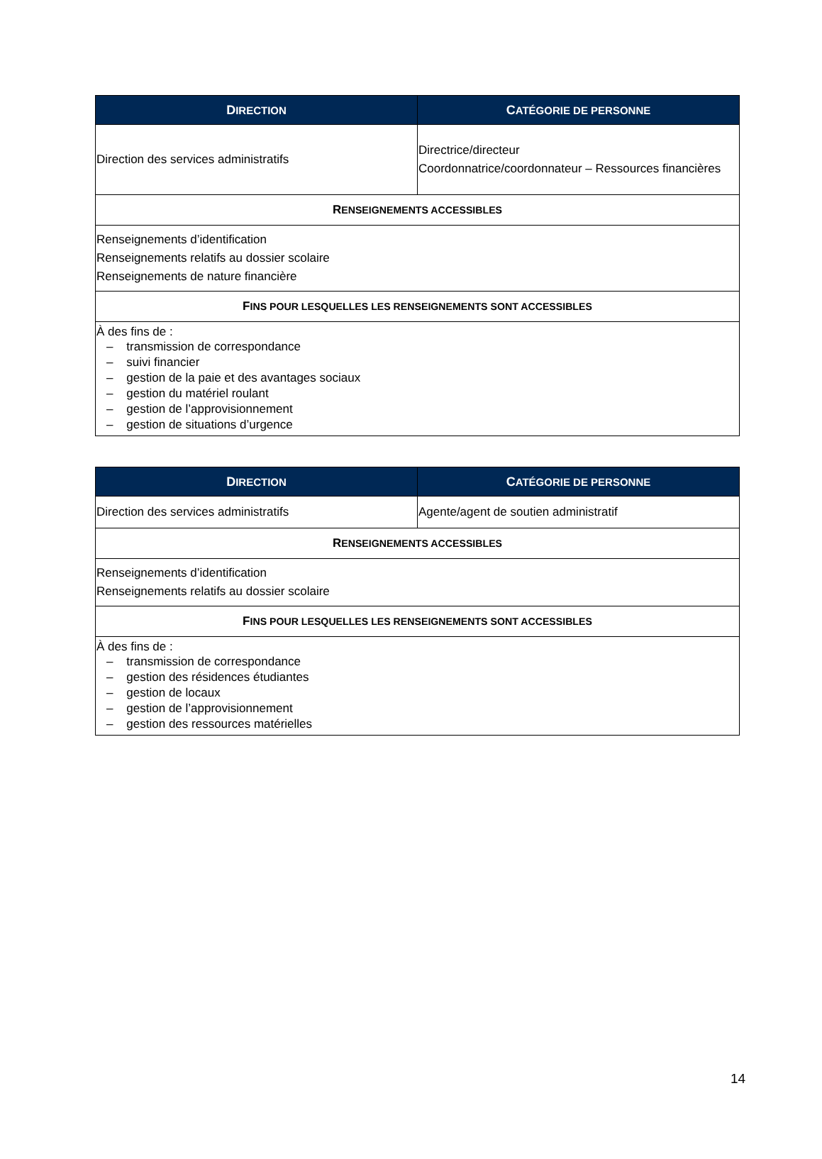| D IRECTION | C ATÉGORIE DE PERSONNE |
| --- | --- |
| Direction des services administratifs | Directrice/directeur Coordonnatrice/coordonnateur – Ressources financières |
| R ENSEIGNEMENTS ACCESSIBLES | |
| Renseignements d’identification Renseignements relatifs au dossier scolaire Renseignements de nature financière | |
| F INS POUR LESQUELLES LES RENSEIGNEMENTS SONT ACCESSIBLES | |
| À des fins de : – transmission de correspondance – suivi financier – gestion de la paie et des avantages sociaux – gestion du matériel roulant – gestion de l’approvisionnement – gestion de situations d’urgence | |
| D IRECTION | C ATÉGORIE DE PERSONNE |
| --- | --- |
| Direction des services administratifs | Agente/agent de soutien administratif |
| R ENSEIGNEMENTS ACCESSIBLES | |
| Renseignements d’identification Renseignements relatifs au dossier scolaire | |
| F INS POUR LESQUELLES LES RENSEIGNEMENTS SONT ACCESSIBLES | |
| À des fins de : – transmission de correspondance – gestion des résidences étudiantes – gestion de locaux – gestion de l’approvisionnement – gestion des ressources matérielles | |
14